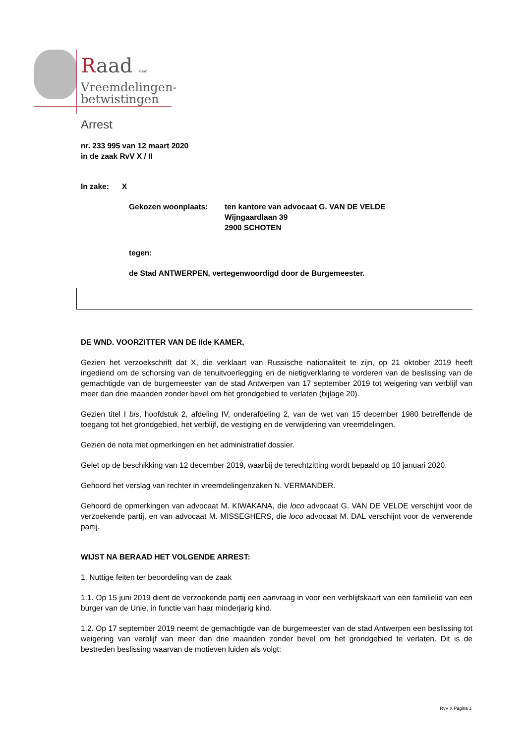Raad voor
Vreemdelingen-
betwistingen
Arrest
nr. 233 995 van 12 maart 2020
in de zaak RvV X / II
In zake: X
Gekozen woonplaats: ten kantore van advocaat G. VAN DE VELDE
Wijngaardlaan 39
2900 SCHOTEN
tegen:
de Stad ANTWERPEN, vertegenwoordigd door de Burgemeester.
DE WND. VOORZITTER VAN DE IIde KAMER,
Gezien het verzoekschrift dat X, die verklaart van Russische nationaliteit te zijn, op 21 oktober 2019 heeft ingediend om de schorsing van de tenuitvoerlegging en de nietigverklaring te vorderen van de beslissing van de gemachtigde van de burgemeester van de stad Antwerpen van 17 september 2019 tot weigering van verblijf van meer dan drie maanden zonder bevel om het grondgebied te verlaten (bijlage 20).
Gezien titel I bis, hoofdstuk 2, afdeling IV, onderafdeling 2, van de wet van 15 december 1980 betreffende de toegang tot het grondgebied, het verblijf, de vestiging en de verwijdering van vreemdelingen.
Gezien de nota met opmerkingen en het administratief dossier.
Gelet op de beschikking van 12 december 2019, waarbij de terechtzitting wordt bepaald op 10 januari 2020.
Gehoord het verslag van rechter in vreemdelingenzaken N. VERMANDER.
Gehoord de opmerkingen van advocaat M. KIWAKANA, die loco advocaat G. VAN DE VELDE verschijnt voor de verzoekende partij, en van advocaat M. MISSEGHERS, die loco advocaat M. DAL verschijnt voor de verwerende partij.
WIJST NA BERAAD HET VOLGENDE ARREST:
1. Nuttige feiten ter beoordeling van de zaak
1.1. Op 15 juni 2019 dient de verzoekende partij een aanvraag in voor een verblijfskaart van een familielid van een burger van de Unie, in functie van haar minderjarig kind.
1.2. Op 17 september 2019 neemt de gemachtigde van de burgemeester van de stad Antwerpen een beslissing tot weigering van verblijf van meer dan drie maanden zonder bevel om het grondgebied te verlaten. Dit is de bestreden beslissing waarvan de motieven luiden als volgt:
RvV X Pagina 1